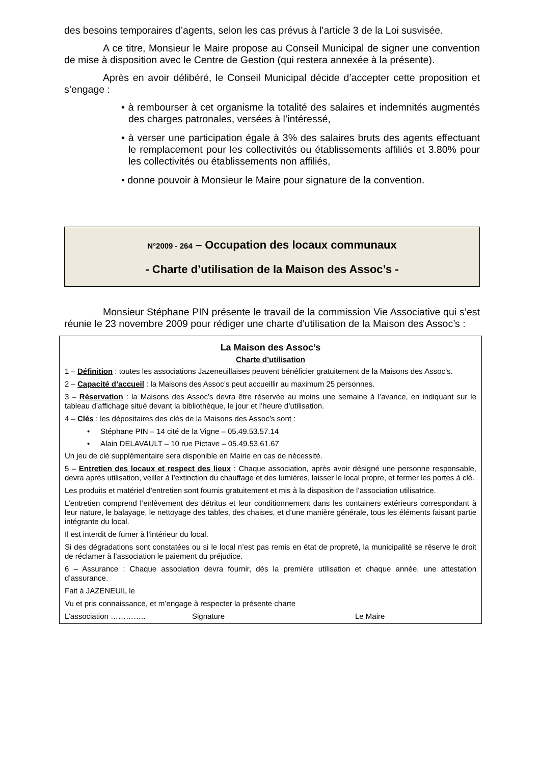des besoins temporaires d’agents, selon les cas prévus à l’article 3 de la Loi susvisée.
A ce titre, Monsieur le Maire propose au Conseil Municipal de signer une convention de mise à disposition avec le Centre de Gestion (qui restera annexée à la présente).
Après en avoir délibéré, le Conseil Municipal décide d’accepter cette proposition et s’engage :
• à rembourser à cet organisme la totalité des salaires et indemnités augmentés des charges patronales, versées à l’intéressé,
• à verser une participation égale à 3% des salaires bruts des agents effectuant le remplacement pour les collectivités ou établissements affiliés et 3.80% pour les collectivités ou établissements non affiliés,
• donne pouvoir à Monsieur le Maire pour signature de la convention.
N°2009 - 264 – Occupation des locaux communaux
- Charte d’utilisation de la Maison des Assoc’s -
Monsieur Stéphane PIN présente le travail de la commission Vie Associative qui s’est réunie le 23 novembre 2009 pour rédiger une charte d’utilisation de la Maison des Assoc’s :
La Maison des Assoc’s
Charte d’utilisation
1 – Définition : toutes les associations Jazeneuillaises peuvent bénéficier gratuitement de la Maisons des Assoc’s.
2 – Capacité d’accueil : la Maisons des Assoc’s peut accueillir au maximum 25 personnes.
3 – Réservation : la Maisons des Assoc’s devra être réservée au moins une semaine à l’avance, en indiquant sur le tableau d’affichage situé devant la bibliothèque, le jour et l’heure d’utilisation.
4 – Clés : les dépositaires des clés de la Maisons des Assoc’s sont :
• Stéphane PIN – 14 cité de la Vigne – 05.49.53.57.14
• Alain DELAVAULT – 10 rue Pictave – 05.49.53.61.67
Un jeu de clé supplémentaire sera disponible en Mairie en cas de nécessité.
5 – Entretien des locaux et respect des lieux : Chaque association, après avoir désigné une personne responsable, devra après utilisation, veiller à l’extinction du chauffage et des lumières, laisser le local propre, et fermer les portes à clé.
Les produits et matériel d’entretien sont fournis gratuitement et mis à la disposition de l’association utilisatrice.
L’entretien comprend l’enlèvement des détritus et leur conditionnement dans les containers extérieurs correspondant à leur nature, le balayage, le nettoyage des tables, des chaises, et d’une manière générale, tous les éléments faisant partie intégrante du local.
Il est interdit de fumer à l’intérieur du local.
Si des dégradations sont constatées ou si le local n’est pas remis en état de propreté, la municipalité se réserve le droit de réclamer à l’association le paiement du préjudice.
6 – Assurance : Chaque association devra fournir, dès la première utilisation et chaque année, une attestation d’assurance.
Fait à JAZENEUIL le
Vu et pris connaissance, et m’engage à respecter la présente charte
L’association ………….. Signature Le Maire